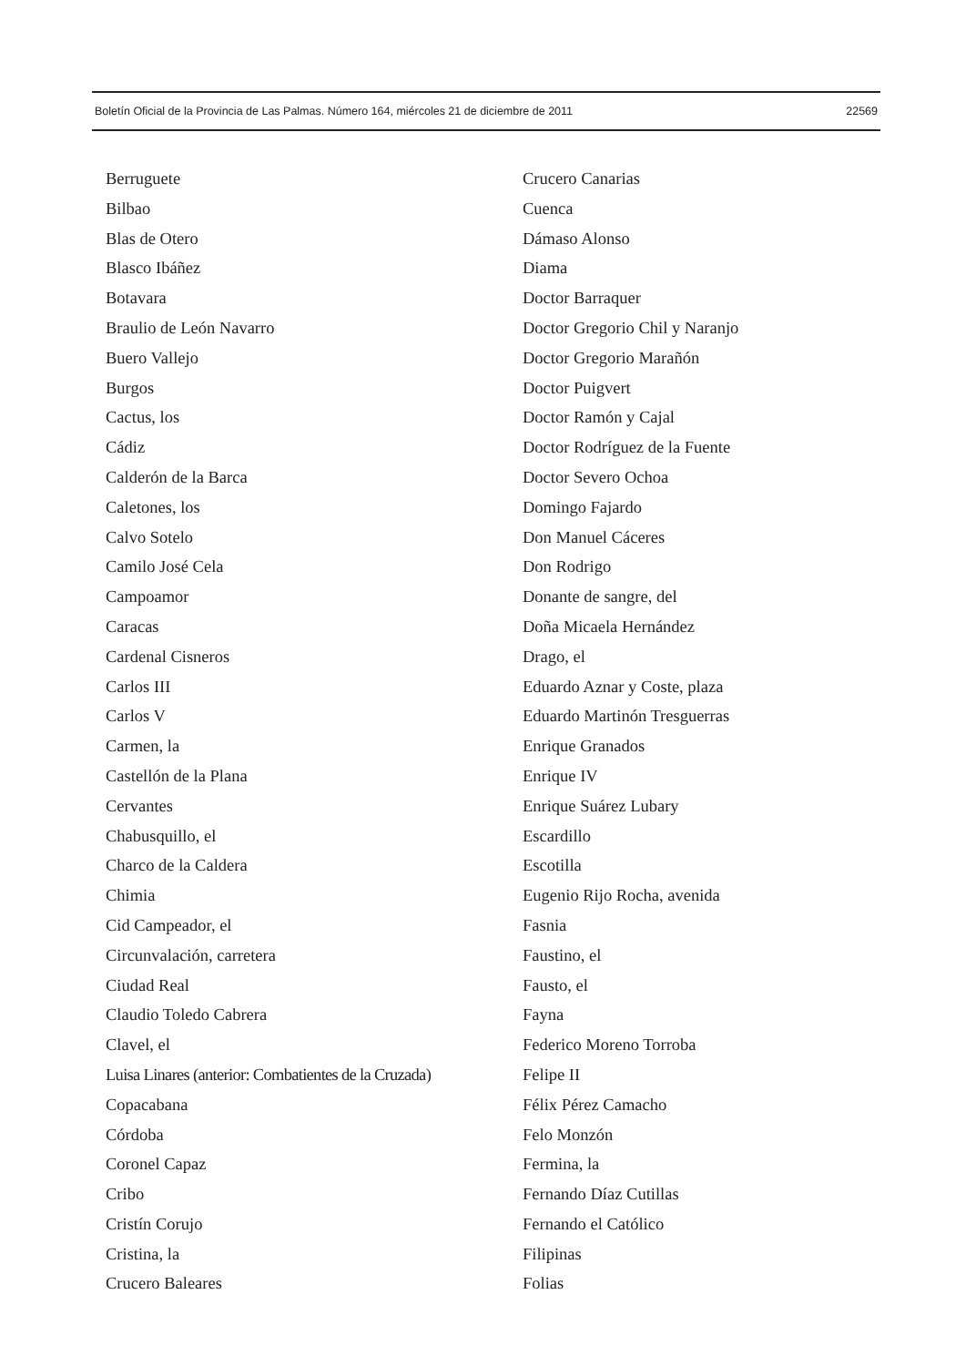Boletín Oficial de la Provincia de Las Palmas. Número 164, miércoles 21 de diciembre de 2011 22569
Berruguete
Bilbao
Blas de Otero
Blasco Ibáñez
Botavara
Braulio de León Navarro
Buero Vallejo
Burgos
Cactus, los
Cádiz
Calderón de la Barca
Caletones, los
Calvo Sotelo
Camilo José Cela
Campoamor
Caracas
Cardenal Cisneros
Carlos III
Carlos V
Carmen, la
Castellón de la Plana
Cervantes
Chabusquillo, el
Charco de la Caldera
Chimia
Cid Campeador, el
Circunvalación, carretera
Ciudad Real
Claudio Toledo Cabrera
Clavel, el
Luisa Linares (anterior: Combatientes de la Cruzada)
Copacabana
Córdoba
Coronel Capaz
Cribo
Cristín Corujo
Cristina, la
Crucero Baleares
Crucero Canarias
Cuenca
Dámaso Alonso
Diama
Doctor Barraquer
Doctor Gregorio Chil y Naranjo
Doctor Gregorio Marañón
Doctor Puigvert
Doctor Ramón y Cajal
Doctor Rodríguez de la Fuente
Doctor Severo Ochoa
Domingo Fajardo
Don Manuel Cáceres
Don Rodrigo
Donante de sangre, del
Doña Micaela Hernández
Drago, el
Eduardo Aznar y Coste, plaza
Eduardo Martinón Tresguerras
Enrique Granados
Enrique IV
Enrique Suárez Lubary
Escardillo
Escotilla
Eugenio Rijo Rocha, avenida
Fasnia
Faustino, el
Fausto, el
Fayna
Federico Moreno Torroba
Felipe II
Félix Pérez Camacho
Felo Monzón
Fermina, la
Fernando Díaz Cutillas
Fernando el Católico
Filipinas
Folias